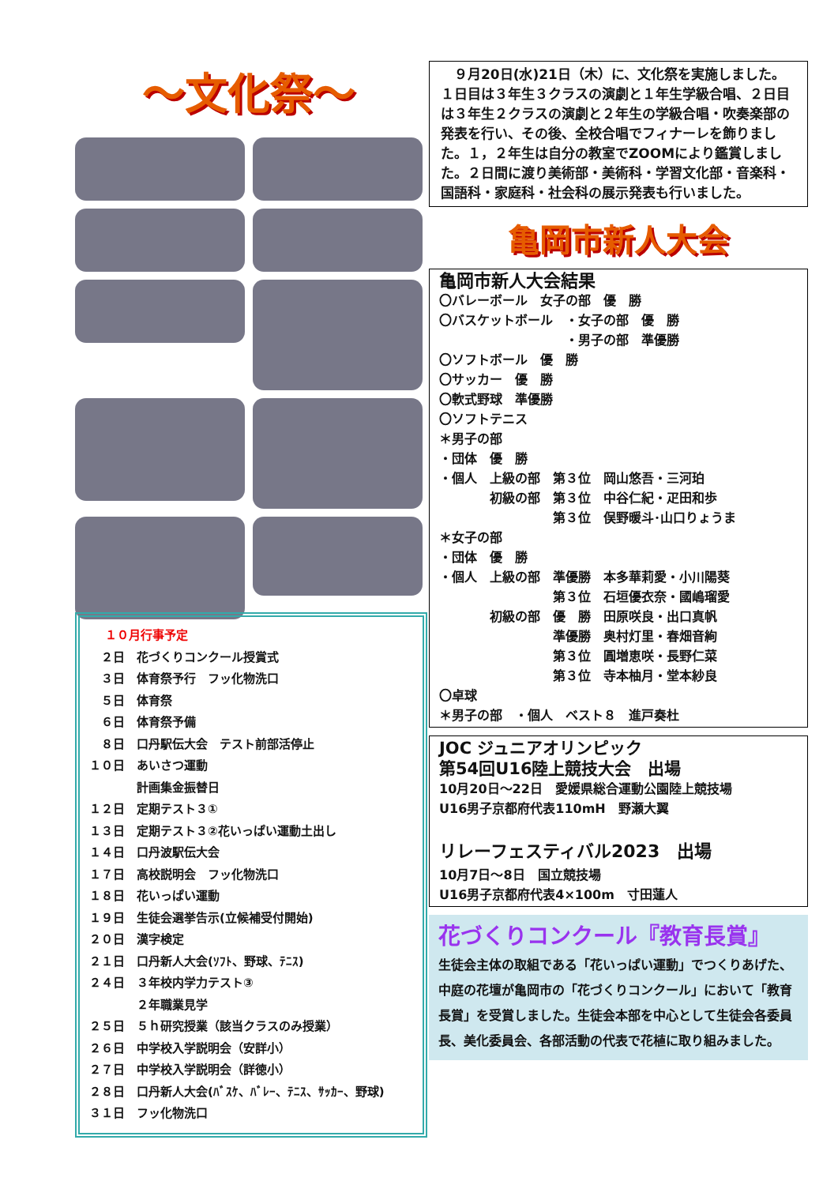～文化祭～
１０月行事予定
　２日　花づくりコンクール授賞式
　３日　体育祭予行　フッ化物洗口
　５日　体育祭
　６日　体育祭予備
　８日　口丹駅伝大会　テスト前部活停止
１０日　あいさつ運動
　　　　計画集金振替日
１２日　定期テスト３①
１３日　定期テスト３②花いっぱい運動土出し
１４日　口丹波駅伝大会
１７日　高校説明会　フッ化物洗口
１８日　花いっぱい運動
１９日　生徒会選挙告示(立候補受付開始)
２０日　漢字検定
２１日　口丹新人大会(ｿﾌﾄ、野球、ﾃﾆｽ)
２４日　３年校内学力テスト③
　　　　２年職業見学
２５日　５ｈ研究授業（該当クラスのみ授業）
２６日　中学校入学説明会（安詳小）
２７日　中学校入学説明会（詳徳小）
２８日　口丹新人大会(ﾊﾞｽｹ、ﾊﾞﾚｰ、ﾃﾆｽ、ｻｯｶｰ、野球)
３１日　フッ化物洗口
　９月20日(水)21日（木）に、文化祭を実施しました。１日目は３年生３クラスの演劇と１年生学級合唱、２日目は３年生２クラスの演劇と２年生の学級合唱・吹奏楽部の発表を行い、その後、全校合唱でフィナーレを飾りました。１，２年生は自分の教室でZOOMにより鑑賞しました。２日間に渡り美術部・美術科・学習文化部・音楽科・国語科・家庭科・社会科の展示発表も行いました。
亀岡市新人大会
亀岡市新人大会結果
〇バレーボール　女子の部　優　勝
〇バスケットボール　・女子の部　優　勝
　　　　　　　　　　・男子の部　準優勝
〇ソフトボール　優　勝
〇サッカー　優　勝
〇軟式野球　準優勝
〇ソフトテニス
＊男子の部
・団体　優　勝
・個人　上級の部　第３位　岡山悠吾・三河珀
　　　　初級の部　第３位　中谷仁紀・疋田和歩
　　　　　　　　　第３位　俣野暖斗･山口りょうま
＊女子の部
・団体　優　勝
・個人　上級の部　準優勝　本多華莉愛・小川陽葵
　　　　　　　　　第３位　石垣優衣奈・國嶋瑠愛
　　　　初級の部　優　勝　田原咲良・出口真帆
　　　　　　　　　準優勝　奥村灯里・春畑音絢
　　　　　　　　　第３位　圓増恵咲・長野仁菜
　　　　　　　　　第３位　寺本柚月・堂本紗良
〇卓球
＊男子の部　・個人　ベスト８　進戸奏杜
JOC ジュニアオリンピック
第54回U16陸上競技大会　出場
10月20日～22日　愛媛県総合運動公園陸上競技場
U16男子京都府代表110mH　野瀬大翼
リレーフェスティバル2023　出場
10月7日～8日　国立競技場
U16男子京都府代表4×100m　寸田蓮人
花づくりコンクール『教育長賞』
生徒会主体の取組である「花いっぱい運動」でつくりあげた、中庭の花壇が亀岡市の「花づくりコンクール」において「教育長賞」を受賞しました。生徒会本部を中心として生徒会各委員長、美化委員会、各部活動の代表で花植に取り組みました。